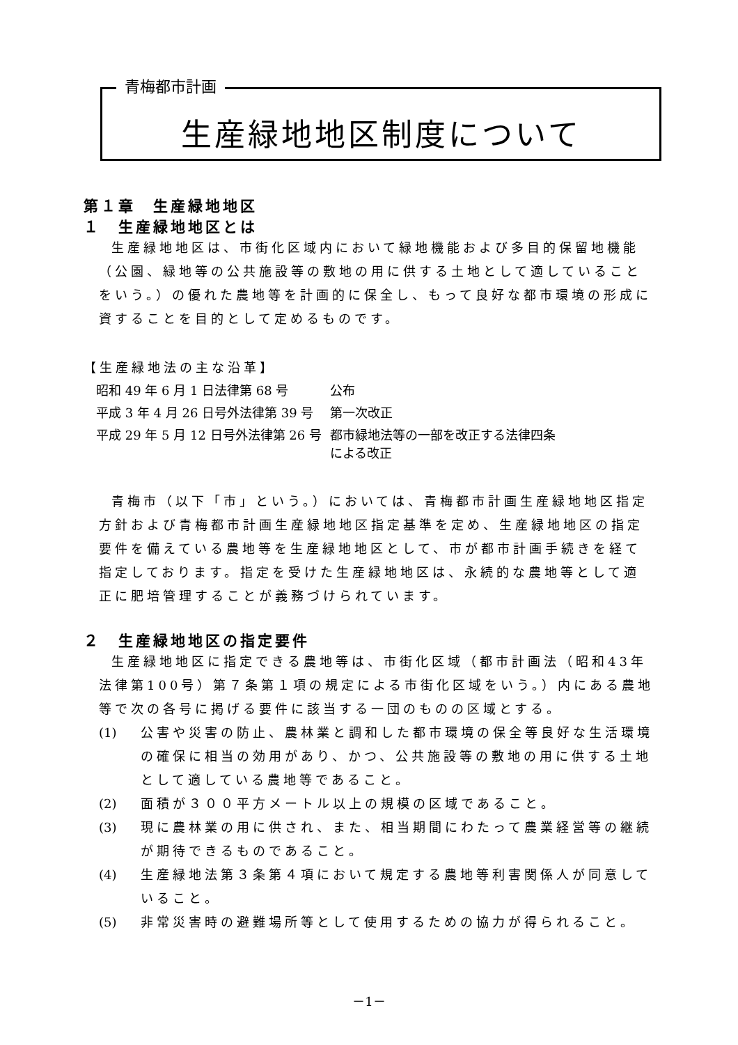青梅都市計画
生産緑地地区制度について
第１章　生産緑地地区
１　生産緑地地区とは
生産緑地地区は、市街化区域内において緑地機能および多目的保留地機能（公園、緑地等の公共施設等の敷地の用に供する土地として適していることをいう。）の優れた農地等を計画的に保全し、もって良好な都市環境の形成に資することを目的として定めるものです。
【生産緑地法の主な沿革】
| 昭和 49 年 6 月 1 日法律第 68 号 | 公布 |
| 平成 3 年 4 月 26 日号外法律第 39 号 | 第一次改正 |
| 平成 29 年 5 月 12 日号外法律第 26 号 | 都市緑地法等の一部を改正する法律四条 による改正 |
青梅市（以下「市」という。）においては、青梅都市計画生産緑地地区指定方針および青梅都市計画生産緑地地区指定基準を定め、生産緑地地区の指定要件を備えている農地等を生産緑地地区として、市が都市計画手続きを経て指定しております。指定を受けた生産緑地地区は、永続的な農地等として適正に肥培管理することが義務づけられています。
２　生産緑地地区の指定要件
生産緑地地区に指定できる農地等は、市街化区域（都市計画法（昭和43年法律第100号）第７条第１項の規定による市街化区域をいう。）内にある農地等で次の各号に掲げる要件に該当する一団のものの区域とする。
(1) 公害や災害の防止、農林業と調和した都市環境の保全等良好な生活環境の確保に相当の効用があり、かつ、公共施設等の敷地の用に供する土地として適している農地等であること。
(2) 面積が３００平方メートル以上の規模の区域であること。
(3) 現に農林業の用に供され、また、相当期間にわたって農業経営等の継続が期待できるものであること。
(4) 生産緑地法第３条第４項において規定する農地等利害関係人が同意していること。
(5) 非常災害時の避難場所等として使用するための協力が得られること。
－1－